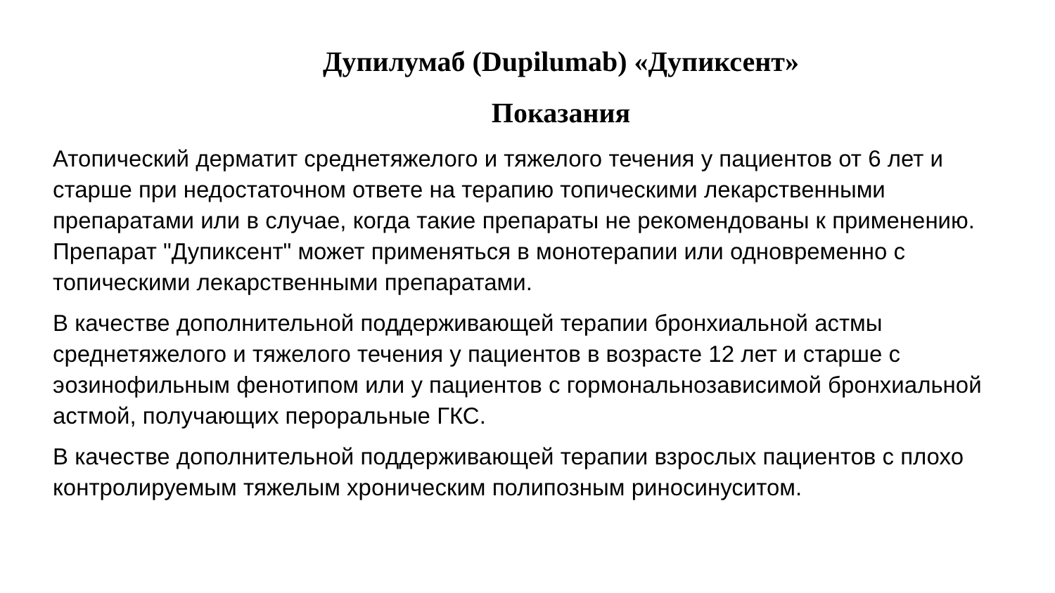Дупилумаб (Dupilumab) «Дупиксент»
Показания
Атопический дерматит среднетяжелого и тяжелого течения у пациентов от 6 лет и старше при недостаточном ответе на терапию топическими лекарственными препаратами или в случае, когда такие препараты не рекомендованы к применению. Препарат "Дупиксент" может применяться в монотерапии или одновременно с топическими лекарственными препаратами.
В качестве дополнительной поддерживающей терапии бронхиальной астмы среднетяжелого и тяжелого течения у пациентов в возрасте 12 лет и старше с эозинофильным фенотипом или у пациентов с гормональнозависимой бронхиальной астмой, получающих пероральные ГКС.
В качестве дополнительной поддерживающей терапии взрослых пациентов с плохо контролируемым тяжелым хроническим полипозным риносинуситом.